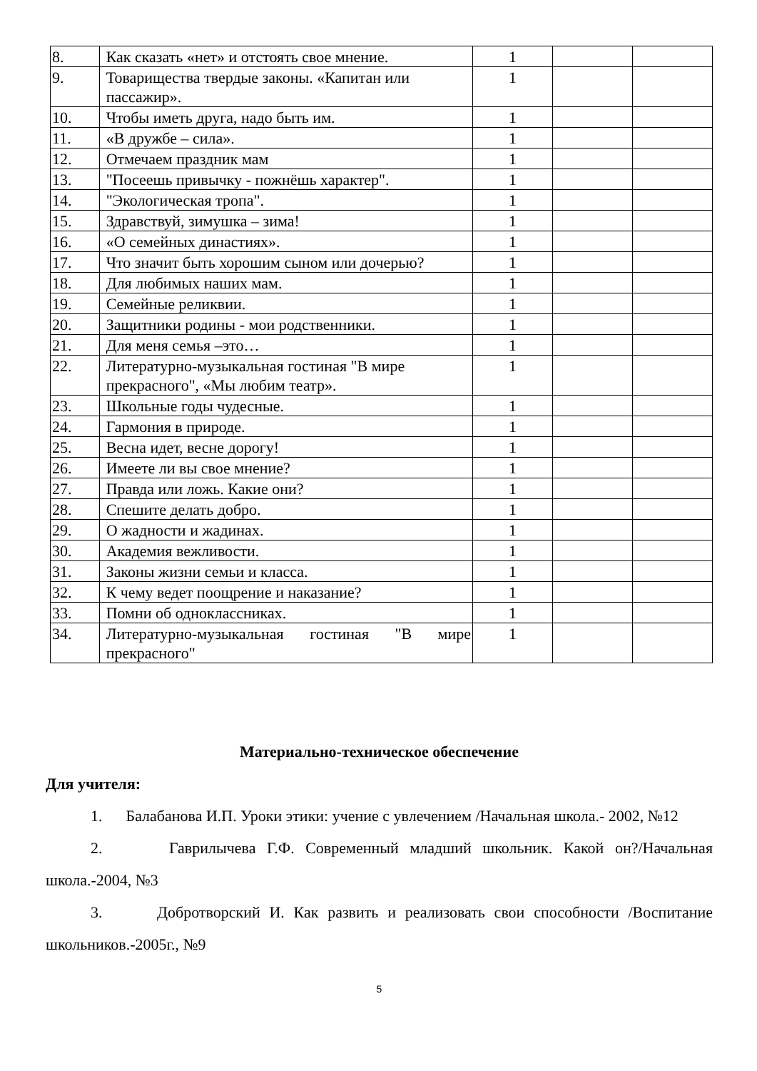| 8. | Как сказать «нет» и отстоять свое мнение. | 1 | | |
| 9. | Товарищества твердые законы. «Капитан или пассажир». | 1 | | |
| 10. | Чтобы иметь друга, надо быть им. | 1 | | |
| 11. | «В дружбе – сила». | 1 | | |
| 12. | Отмечаем праздник мам | 1 | | |
| 13. | "Посеешь привычку - пожнёшь характер". | 1 | | |
| 14. | "Экологическая тропа". | 1 | | |
| 15. | Здравствуй, зимушка – зима! | 1 | | |
| 16. | «О семейных династиях». | 1 | | |
| 17. | Что значит быть хорошим сыном или дочерью? | 1 | | |
| 18. | Для любимых наших мам. | 1 | | |
| 19. | Семейные реликвии. | 1 | | |
| 20. | Защитники родины - мои родственники. | 1 | | |
| 21. | Для меня семья –это… | 1 | | |
| 22. | Литературно-музыкальная гостиная "В мире прекрасного", «Мы любим театр». | 1 | | |
| 23. | Школьные годы чудесные. | 1 | | |
| 24. | Гармония в природе. | 1 | | |
| 25. | Весна идет, весне дорогу! | 1 | | |
| 26. | Имеете ли вы свое мнение? | 1 | | |
| 27. | Правда или ложь. Какие они? | 1 | | |
| 28. | Спешите делать добро. | 1 | | |
| 29. | О жадности и жадинах. | 1 | | |
| 30. | Академия вежливости. | 1 | | |
| 31. | Законы жизни семьи и класса. | 1 | | |
| 32. | К чему ведет поощрение и наказание? | 1 | | |
| 33. | Помни об одноклассниках. | 1 | | |
| 34. | Литературно-музыкальная гостиная "В мире прекрасного" | 1 | | |
Материально-техническое обеспечение
Для учителя:
1. Балабанова И.П. Уроки этики: учение с увлечением /Начальная школа.- 2002, №12
2. Гаврилычева Г.Ф. Современный младший школьник. Какой он?/Начальная школа.-2004, №3
3. Добротворский И. Как развить и реализовать свои способности /Воспитание школьников.-2005г., №9
5